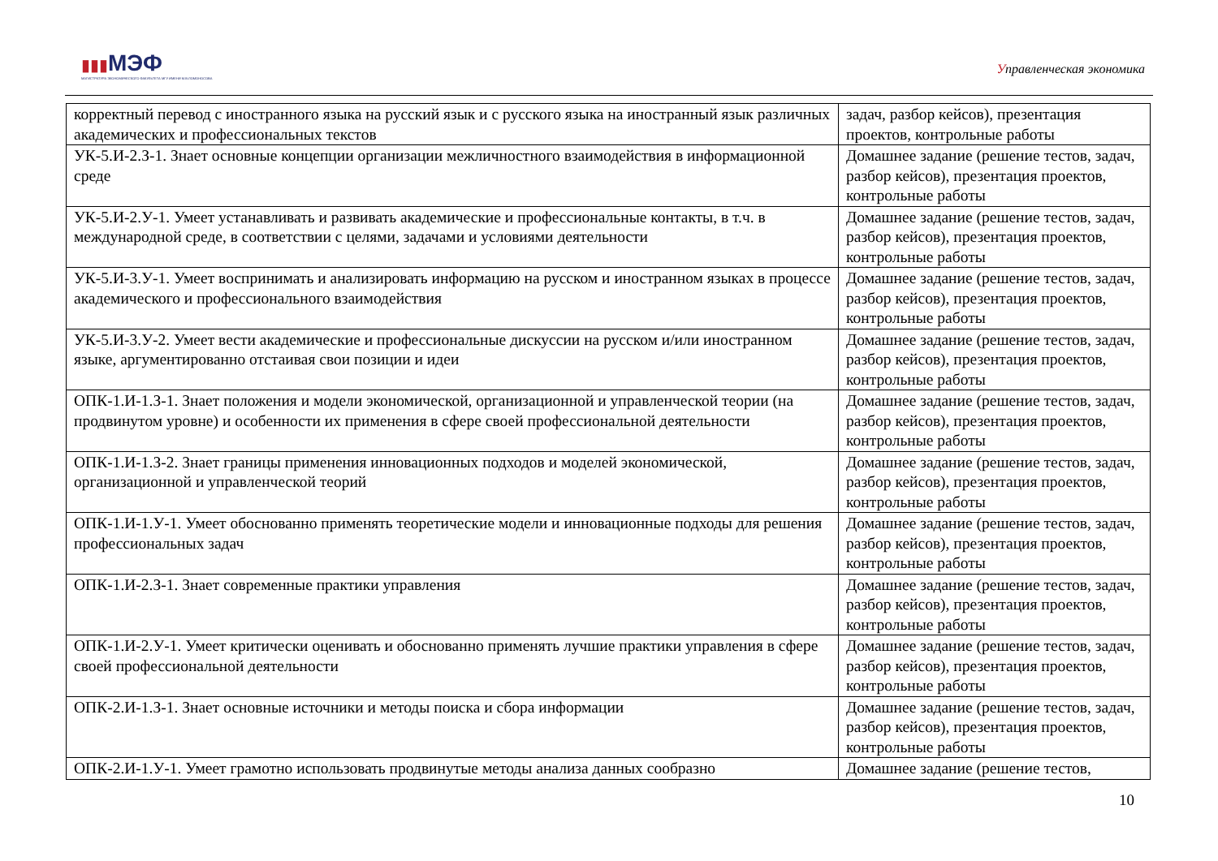▮▮▮МЭФ
МАГИСТРАТУРА ЭКОНОМИЧЕСКОГО ФАКУЛЬТЕТА МГУ ИМЕНИ М.В.ЛОМОНОСОВА
Управленческая экономика
| корректный перевод с иностранного языка на русский язык и с русского языка на иностранный язык различных академических и профессиональных текстов | задач, разбор кейсов), презентация проектов, контрольные работы |
| УК-5.И-2.З-1. Знает основные концепции организации межличностного взаимодействия в информационной среде | Домашнее задание (решение тестов, задач, разбор кейсов), презентация проектов, контрольные работы |
| УК-5.И-2.У-1. Умеет устанавливать и развивать академические и профессиональные контакты, в т.ч. в международной среде, в соответствии с целями, задачами и условиями деятельности | Домашнее задание (решение тестов, задач, разбор кейсов), презентация проектов, контрольные работы |
| УК-5.И-3.У-1. Умеет воспринимать и анализировать информацию на русском и иностранном языках в процессе академического и профессионального взаимодействия | Домашнее задание (решение тестов, задач, разбор кейсов), презентация проектов, контрольные работы |
| УК-5.И-3.У-2. Умеет вести академические и профессиональные дискуссии на русском и/или иностранном языке, аргументированно отстаивая свои позиции и идеи | Домашнее задание (решение тестов, задач, разбор кейсов), презентация проектов, контрольные работы |
| ОПК-1.И-1.З-1. Знает положения и модели экономической, организационной и управленческой теории (на продвинутом уровне) и особенности их применения в сфере своей профессиональной деятельности | Домашнее задание (решение тестов, задач, разбор кейсов), презентация проектов, контрольные работы |
| ОПК-1.И-1.З-2. Знает границы применения инновационных подходов и моделей экономической, организационной и управленческой теорий | Домашнее задание (решение тестов, задач, разбор кейсов), презентация проектов, контрольные работы |
| ОПК-1.И-1.У-1. Умеет обоснованно применять теоретические модели и инновационные подходы для решения профессиональных задач | Домашнее задание (решение тестов, задач, разбор кейсов), презентация проектов, контрольные работы |
| ОПК-1.И-2.З-1. Знает современные практики управления | Домашнее задание (решение тестов, задач, разбор кейсов), презентация проектов, контрольные работы |
| ОПК-1.И-2.У-1. Умеет критически оценивать и обоснованно применять лучшие практики управления в сфере своей профессиональной деятельности | Домашнее задание (решение тестов, задач, разбор кейсов), презентация проектов, контрольные работы |
| ОПК-2.И-1.З-1. Знает основные источники и методы поиска и сбора информации | Домашнее задание (решение тестов, задач, разбор кейсов), презентация проектов, контрольные работы |
| ОПК-2.И-1.У-1. Умеет грамотно использовать продвинутые методы анализа данных сообразно | Домашнее задание (решение тестов, |
10